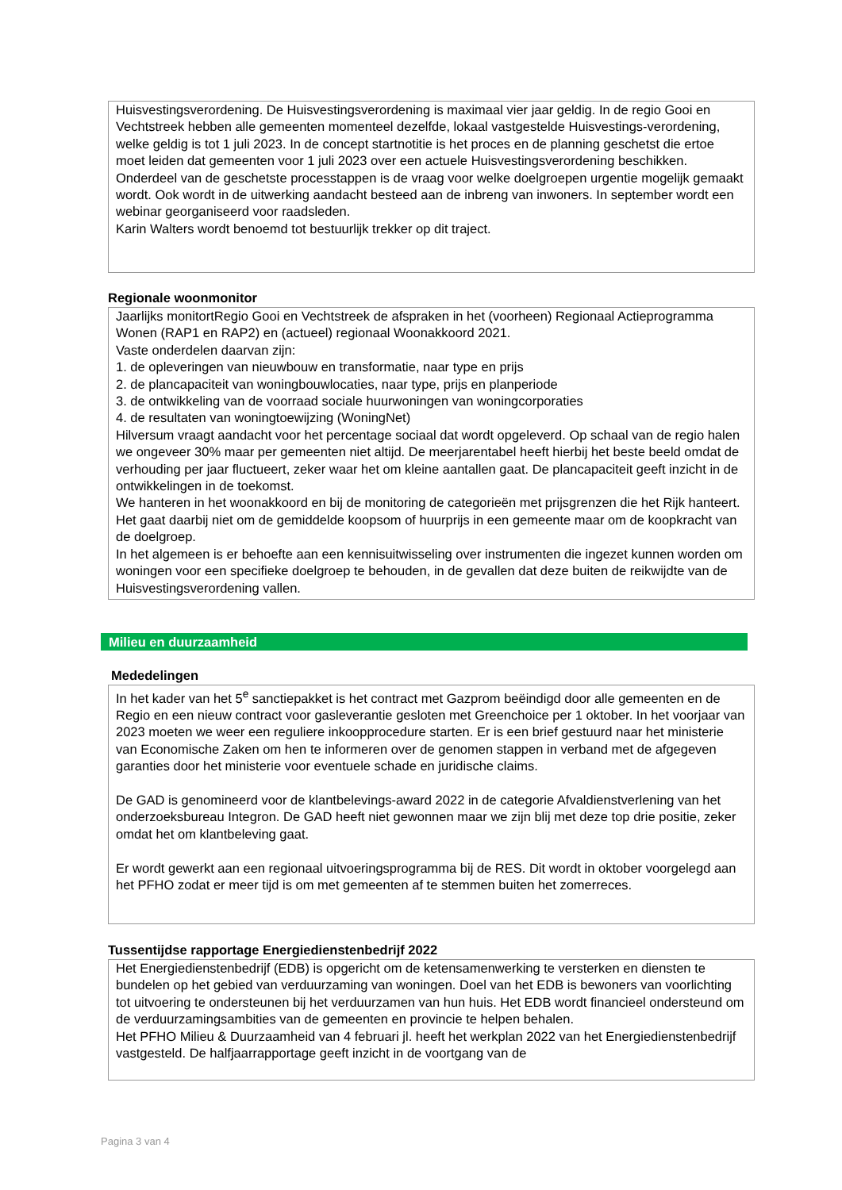Huisvestingsverordening. De Huisvestingsverordening is maximaal vier jaar geldig. In de regio Gooi en Vechtstreek hebben alle gemeenten momenteel dezelfde, lokaal vastgestelde Huisvestings-verordening, welke geldig is tot 1 juli 2023. In de concept startnotitie is het proces en de planning geschetst die ertoe moet leiden dat gemeenten voor 1 juli 2023 over een actuele Huisvestingsverordening beschikken.
Onderdeel van de geschetste processtappen is de vraag voor welke doelgroepen urgentie mogelijk gemaakt wordt. Ook wordt in de uitwerking aandacht besteed aan de inbreng van inwoners. In september wordt een webinar georganiseerd voor raadsleden.
Karin Walters wordt benoemd tot bestuurlijk trekker op dit traject.
Regionale woonmonitor
Jaarlijks monitortRegio Gooi en Vechtstreek de afspraken in het (voorheen) Regionaal Actieprogramma Wonen (RAP1 en RAP2) en (actueel) regionaal Woonakkoord 2021.
Vaste onderdelen daarvan zijn:
1. de opleveringen van nieuwbouw en transformatie, naar type en prijs
2. de plancapaciteit van woningbouwlocaties, naar type, prijs en planperiode
3. de ontwikkeling van de voorraad sociale huurwoningen van woningcorporaties
4. de resultaten van woningtoewijzing (WoningNet)
Hilversum vraagt aandacht voor het percentage sociaal dat wordt opgeleverd. Op schaal van de regio halen we ongeveer 30% maar per gemeenten niet altijd. De meerjarentabel heeft hierbij het beste beeld omdat de verhouding per jaar fluctueert, zeker waar het om kleine aantallen gaat. De plancapaciteit geeft inzicht in de ontwikkelingen in de toekomst.
We hanteren in het woonakkoord en bij de monitoring de categorieën met prijsgrenzen die het Rijk hanteert. Het gaat daarbij niet om de gemiddelde koopsom of huurprijs in een gemeente maar om de koopkracht van de doelgroep.
In het algemeen is er behoefte aan een kennisuitwisseling over instrumenten die ingezet kunnen worden om woningen voor een specifieke doelgroep te behouden, in de gevallen dat deze buiten de reikwijdte van de Huisvestingsverordening vallen.
Milieu en duurzaamheid
Mededelingen
In het kader van het 5<sup>e</sup> sanctiepakket is het contract met Gazprom beëindigd door alle gemeenten en de Regio en een nieuw contract voor gasleverantie gesloten met Greenchoice per 1 oktober. In het voorjaar van 2023 moeten we weer een reguliere inkoopprocedure starten. Er is een brief gestuurd naar het ministerie van Economische Zaken om hen te informeren over de genomen stappen in verband met de afgegeven garanties door het ministerie voor eventuele schade en juridische claims.
De GAD is genomineerd voor de klantbelevings-award 2022 in de categorie Afvaldienstverlening van het onderzoeksbureau Integron. De GAD heeft niet gewonnen maar we zijn blij met deze top drie positie, zeker omdat het om klantbeleving gaat.
Er wordt gewerkt aan een regionaal uitvoeringsprogramma bij de RES. Dit wordt in oktober voorgelegd aan het PFHO zodat er meer tijd is om met gemeenten af te stemmen buiten het zomerreces.
Tussentijdse rapportage Energiedienstenbedrijf 2022
Het Energiedienstenbedrijf (EDB) is opgericht om de ketensamenwerking te versterken en diensten te bundelen op het gebied van verduurzaming van woningen. Doel van het EDB is bewoners van voorlichting tot uitvoering te ondersteunen bij het verduurzamen van hun huis. Het EDB wordt financieel ondersteund om de verduurzamingsambities van de gemeenten en provincie te helpen behalen.
Het PFHO Milieu & Duurzaamheid van 4 februari jl. heeft het werkplan 2022 van het Energiedienstenbedrijf vastgesteld. De halfjaarrapportage geeft inzicht in de voortgang van de
Pagina 3 van 4